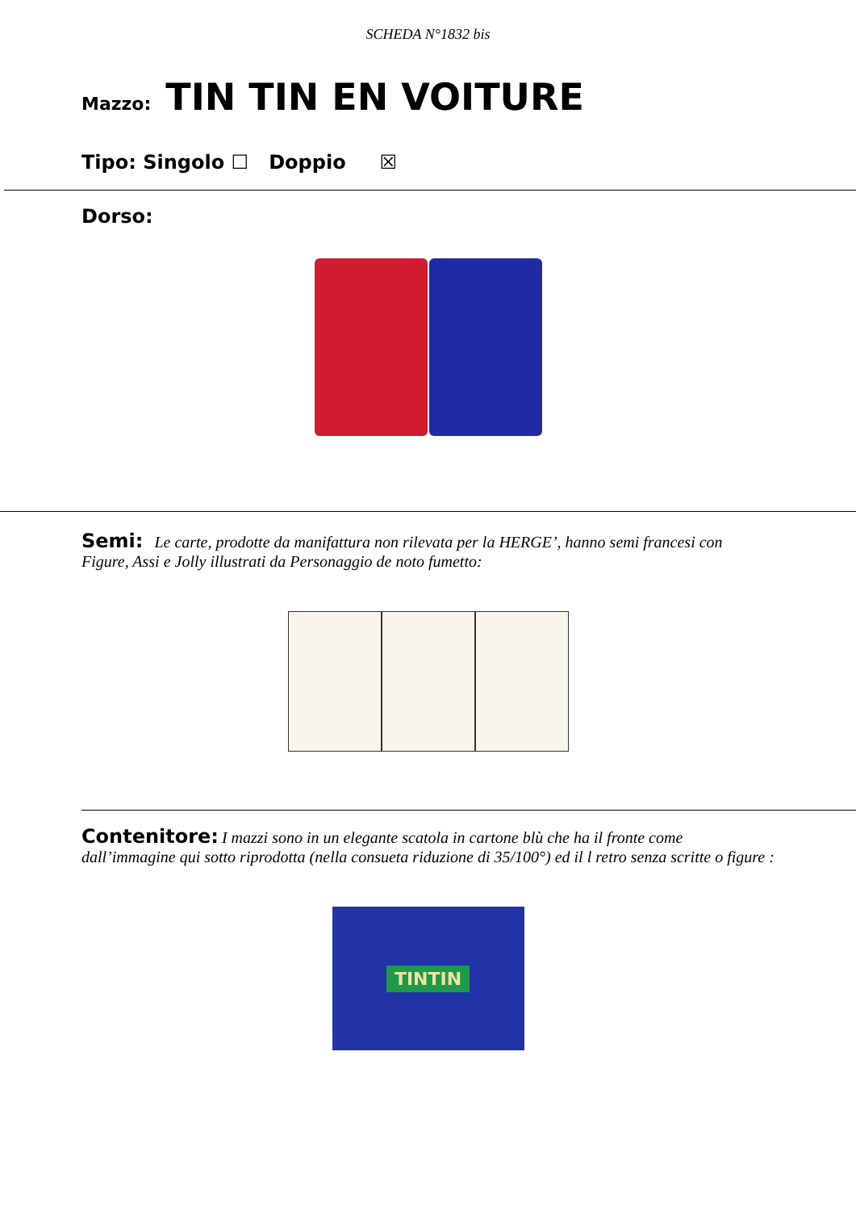SCHEDA N°1832 bis
Mazzo: TIN TIN EN VOITURE
Tipo: Singolo ☐ Doppio ☒
Dorso:
Semi: Le carte, prodotte da manifattura non rilevata per la HERGE’, hanno semi francesi con Figure, Assi e Jolly illustrati da Personaggio de noto fumetto:
Contenitore: I mazzi sono in un elegante scatola in cartone blù che ha il fronte come dall’immagine qui sotto riprodotta (nella consueta riduzione di 35/100°) ed il l retro senza scritte o figure :
TINTIN